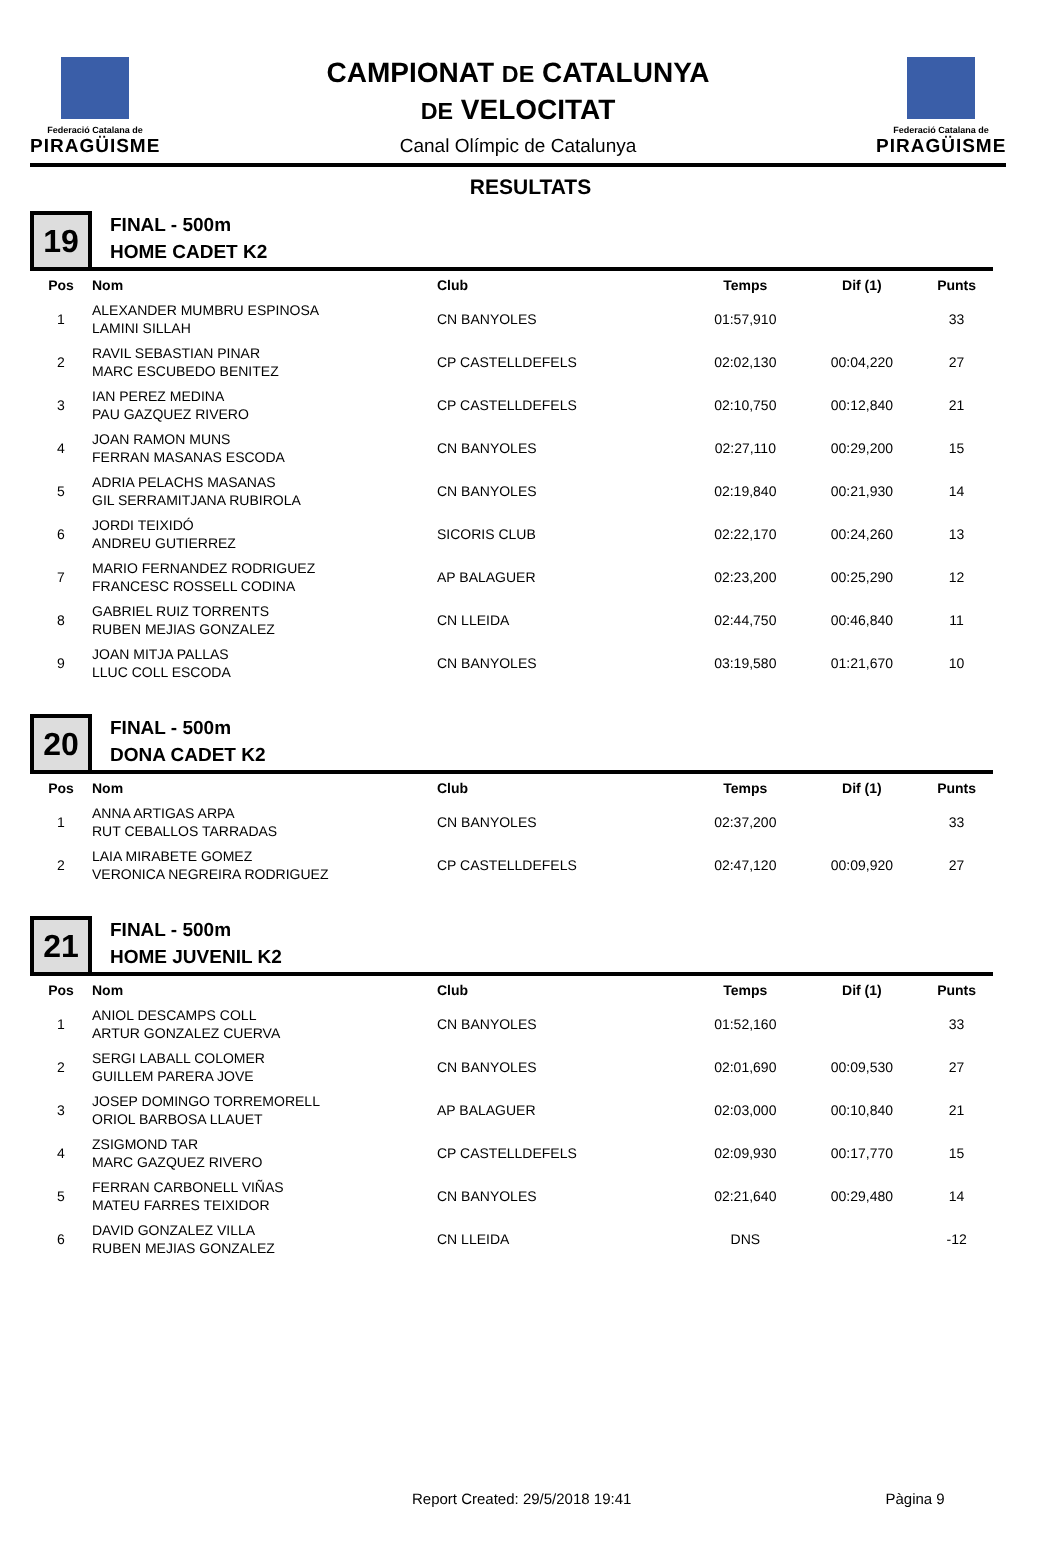Federació Catalana de
PIRAGÜISME
CAMPIONAT DE CATALUNYA
DE VELOCITAT
Canal Olímpic de Catalunya
Federació Catalana de
PIRAGÜISME
RESULTATS
19
FINAL - 500m
HOME CADET K2
| Pos | Nom | Club | Temps | Dif (1) | Punts |
| --- | --- | --- | --- | --- | --- |
| 1 | ALEXANDER MUMBRU ESPINOSA LAMINI SILLAH | CN BANYOLES | 01:57,910 | | 33 |
| 2 | RAVIL SEBASTIAN PINAR MARC ESCUBEDO BENITEZ | CP CASTELLDEFELS | 02:02,130 | 00:04,220 | 27 |
| 3 | IAN PEREZ MEDINA PAU GAZQUEZ RIVERO | CP CASTELLDEFELS | 02:10,750 | 00:12,840 | 21 |
| 4 | JOAN RAMON MUNS FERRAN MASANAS ESCODA | CN BANYOLES | 02:27,110 | 00:29,200 | 15 |
| 5 | ADRIA PELACHS MASANAS GIL SERRAMITJANA RUBIROLA | CN BANYOLES | 02:19,840 | 00:21,930 | 14 |
| 6 | JORDI TEIXIDÓ ANDREU GUTIERREZ | SICORIS CLUB | 02:22,170 | 00:24,260 | 13 |
| 7 | MARIO FERNANDEZ RODRIGUEZ FRANCESC ROSSELL CODINA | AP BALAGUER | 02:23,200 | 00:25,290 | 12 |
| 8 | GABRIEL RUIZ TORRENTS RUBEN MEJIAS GONZALEZ | CN LLEIDA | 02:44,750 | 00:46,840 | 11 |
| 9 | JOAN MITJA PALLAS LLUC COLL ESCODA | CN BANYOLES | 03:19,580 | 01:21,670 | 10 |
20
FINAL - 500m
DONA CADET K2
| Pos | Nom | Club | Temps | Dif (1) | Punts |
| --- | --- | --- | --- | --- | --- |
| 1 | ANNA ARTIGAS ARPA RUT CEBALLOS TARRADAS | CN BANYOLES | 02:37,200 | | 33 |
| 2 | LAIA MIRABETE GOMEZ VERONICA NEGREIRA RODRIGUEZ | CP CASTELLDEFELS | 02:47,120 | 00:09,920 | 27 |
21
FINAL - 500m
HOME JUVENIL K2
| Pos | Nom | Club | Temps | Dif (1) | Punts |
| --- | --- | --- | --- | --- | --- |
| 1 | ANIOL DESCAMPS COLL ARTUR GONZALEZ CUERVA | CN BANYOLES | 01:52,160 | | 33 |
| 2 | SERGI LABALL COLOMER GUILLEM PARERA JOVE | CN BANYOLES | 02:01,690 | 00:09,530 | 27 |
| 3 | JOSEP DOMINGO TORREMORELL ORIOL BARBOSA LLAUET | AP BALAGUER | 02:03,000 | 00:10,840 | 21 |
| 4 | ZSIGMOND TAR MARC GAZQUEZ RIVERO | CP CASTELLDEFELS | 02:09,930 | 00:17,770 | 15 |
| 5 | FERRAN CARBONELL VIÑAS MATEU FARRES TEIXIDOR | CN BANYOLES | 02:21,640 | 00:29,480 | 14 |
| 6 | DAVID GONZALEZ VILLA RUBEN MEJIAS GONZALEZ | CN LLEIDA | DNS | | -12 |
Report Created: 29/5/2018 19:41 Pàgina 9